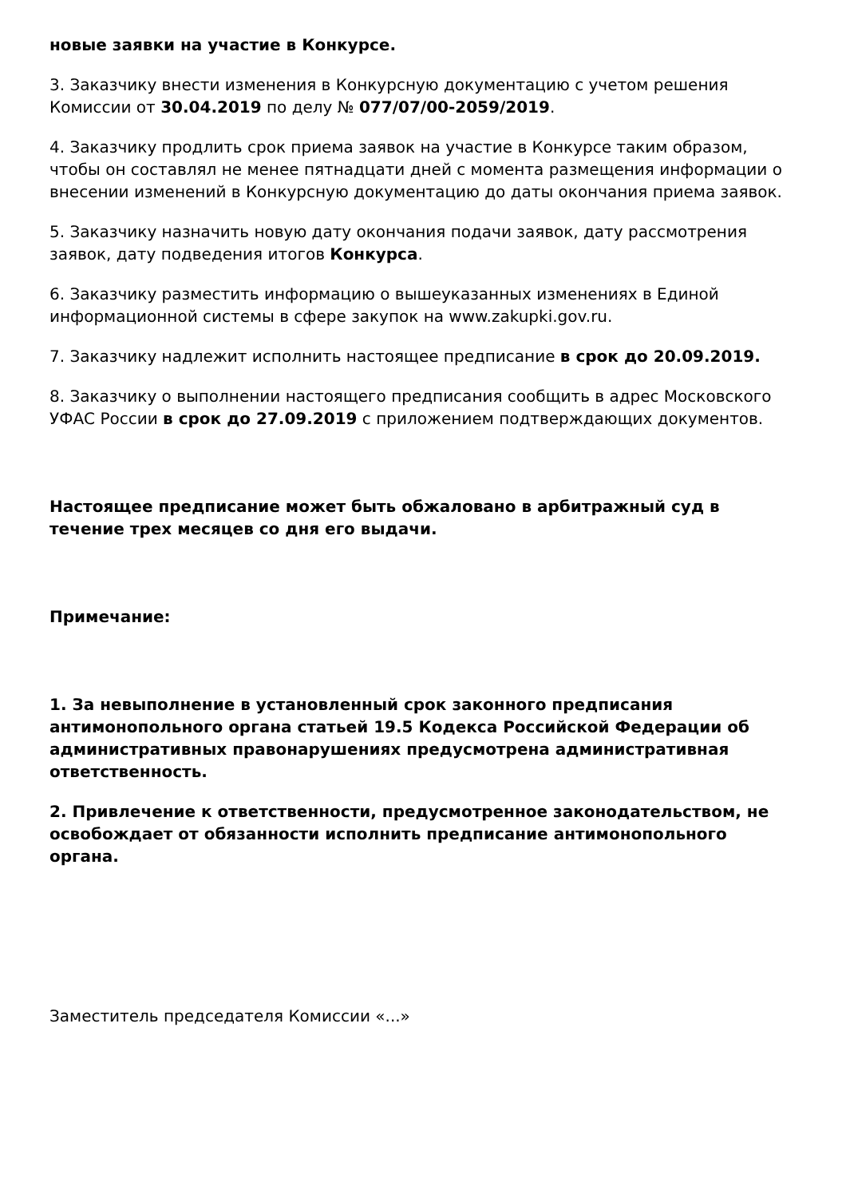новые заявки на участие в Конкурсе.
3. Заказчику внести изменения в Конкурсную документацию с учетом решения Комиссии от 30.04.2019 по делу № 077/07/00-2059/2019.
4. Заказчику продлить срок приема заявок на участие в Конкурсе таким образом, чтобы он составлял не менее пятнадцати дней с момента размещения информации о внесении изменений в Конкурсную документацию до даты окончания приема заявок.
5. Заказчику назначить новую дату окончания подачи заявок, дату рассмотрения заявок, дату подведения итогов Конкурса.
6. Заказчику разместить информацию о вышеуказанных изменениях в Единой информационной системы в сфере закупок на www.zakupki.gov.ru.
7. Заказчику надлежит исполнить настоящее предписание в срок до 20.09.2019.
8. Заказчику о выполнении настоящего предписания сообщить в адрес Московского УФАС России в срок до 27.09.2019 с приложением подтверждающих документов.
Настоящее предписание может быть обжаловано в арбитражный суд в течение трех месяцев со дня его выдачи.
Примечание:
1. За невыполнение в установленный срок законного предписания антимонопольного органа статьей 19.5 Кодекса Российской Федерации об административных правонарушениях предусмотрена административная ответственность.
2. Привлечение к ответственности, предусмотренное законодательством, не освобождает от обязанности исполнить предписание антимонопольного органа.
Заместитель председателя Комиссии «...»